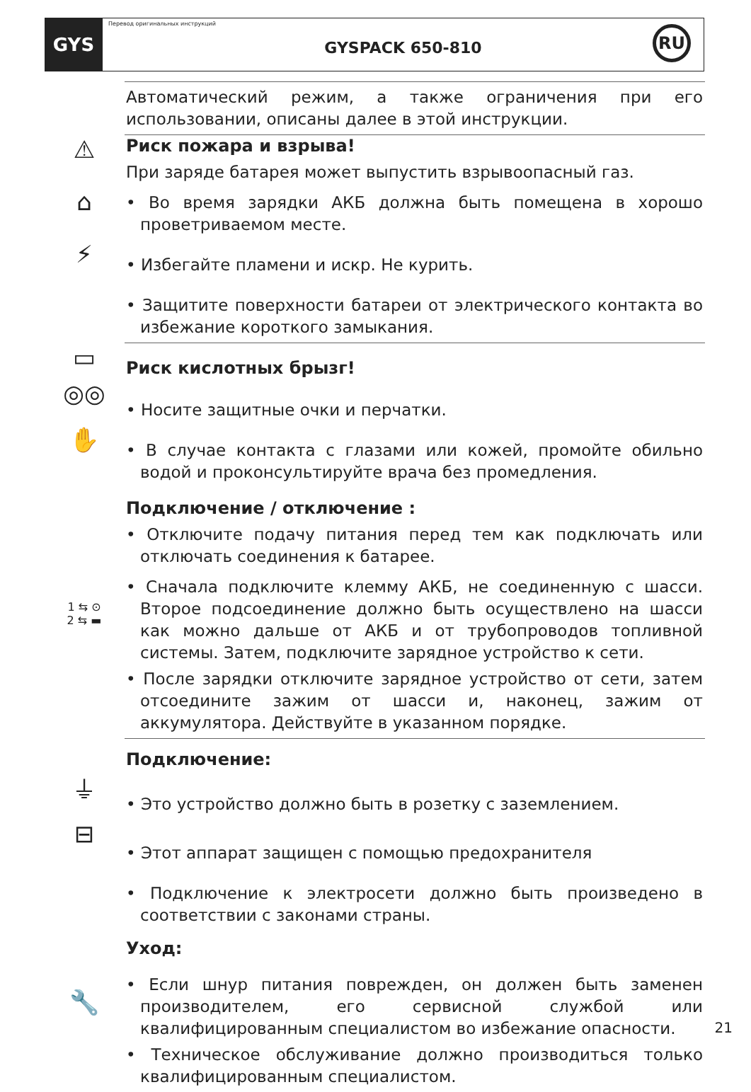GYS
Перевод оригинальных инструкций
GYSPACK 650-810
RU
Автоматический режим, а также ограничения при его использовании, описаны далее в этой инструкции.
⚠
Риск пожара и взрыва!
При заряде батарея может выпустить взрывоопасный газ.
⌂
• Во время зарядки АКБ должна быть помещена в хорошо проветриваемом месте.
⚡
• Избегайте пламени и искр. Не курить.
• Защитите поверхности батареи от электрического контакта во избежание короткого замыкания.
▭
Риск кислотных брызг!
◎◎
• Носите защитные очки и перчатки.
✋
• В случае контакта с глазами или кожей, промойте обильно водой и проконсультируйте врача без промедления.
Подключение / отключение :
• Отключите подачу питания перед тем как подключать или отключать соединения к батарее.
1 ⇆ ⊙
2 ⇆ ▬
• Сначала подключите клемму АКБ, не соединенную с шасси. Второе подсоединение должно быть осуществлено на шасси как можно дальше от АКБ и от трубопроводов топливной системы. Затем, подключите зарядное устройство к сети.
• После зарядки отключите зарядное устройство от сети, затем отсоедините зажим от шасси и, наконец, зажим от аккумулятора. Действуйте в указанном порядке.
Подключение:
⏚
• Это устройство должно быть в розетку с заземлением.
⊟
• Этот аппарат защищен с помощью предохранителя
• Подключение к электросети должно быть произведено в соответствии с законами страны.
Уход:
🔧
• Если шнур питания поврежден, он должен быть заменен производителем, его сервисной службой или квалифицированным специалистом во избежание опасности.
• Техническое обслуживание должно производиться только квалифицированным специалистом.
21